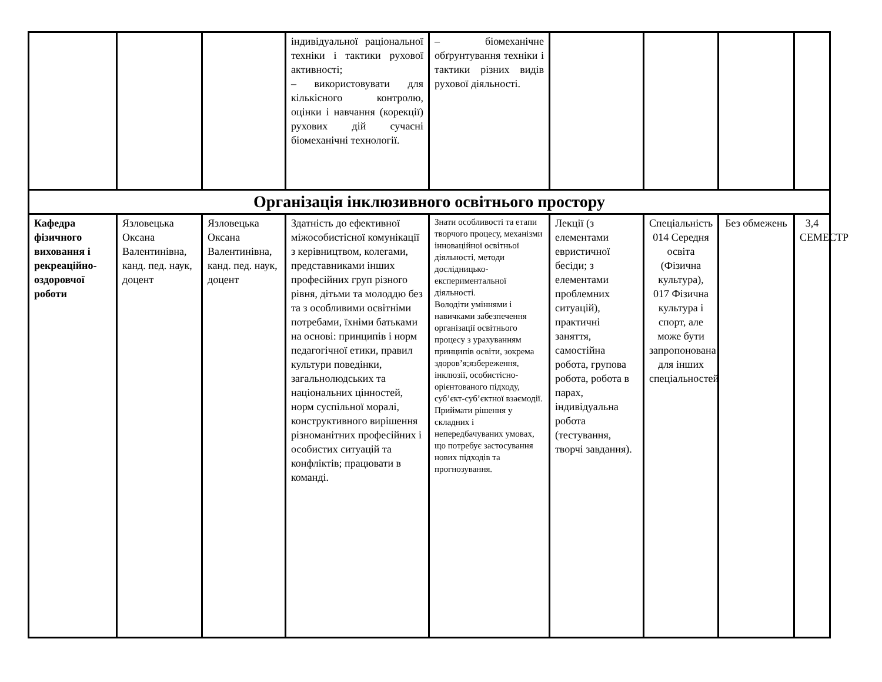| | | | індивідуальної раціональної техніки і тактики рухової активності; – використовувати для кількісного контролю, оцінки і навчання (корекції) рухових дій сучасні біомеханічні технології. | – біомеханічне обґрунтування техніки і тактики різних видів рухової діяльності. | | | | |
| Організація інклюзивного освітнього простору | | | | | | | | |
| Кафедра фізичного виховання і рекреаційно-оздоровчої роботи | Язловецька Оксана Валентинівна, канд. пед. наук, доцент | Язловецька Оксана Валентинівна, канд. пед. наук, доцент | Здатність до ефективної міжособистісної комунікації з керівництвом, колегами, представниками інших професійних груп різного рівня, дітьми та молоддю без та з особливими освітніми потребами, їхніми батьками на основі: принципів і норм педагогічної етики, правил культури поведінки, загальнолюдських та національних цінностей, норм суспільної моралі, конструктивного вирішення різноманітних професійних і особистих ситуацій та конфліктів; працювати в команді. | Знати особливості та етапи творчого процесу, механізми інноваційної освітньої діяльності, методи дослідницько-експериментальної діяльності. Володіти уміннями і навичками забезпечення організації освітнього процесу з урахуванням принципів освіти, зокрема здоров’я;язбереження, інклюзії, особистісно-орієнтованого підходу, суб’єкт-суб’єктної взаємодії. Приймати рішення у складних і непередбачуваних умовах, що потребує застосування нових підходів та прогнозування. | Лекції (з елементами евристичної бесіди; з елементами проблемних ситуацій), практичні заняття, самостійна робота, групова робота, робота в парах, індивідуальна робота (тестування, творчі завдання). | Спеціальність 014 Середня освіта (Фізична культура), 017 Фізична культура і спорт, але може бути запропонована для інших спеціальностей | Без обмежень | 3,4 СЕМЕСТР |